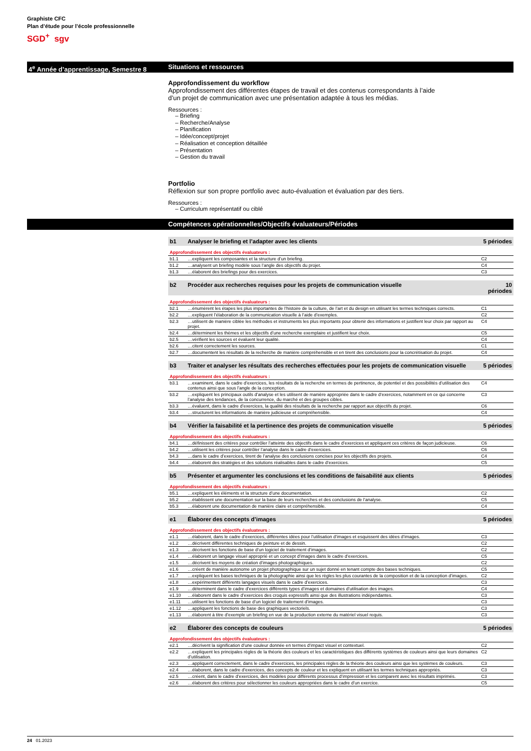Graphiste CFC
Plan d’étude pour l’école professionnelle
SGD<sup>+</sup> sgv
4<sup>e</sup> Année d’apprentissage, Semestre 8 Situations et ressources
Approfondissement du workflow
Approfondissement des différentes étapes de travail et des contenus correspondants à l’aide
d’un projet de communication avec une présentation adaptée à tous les médias.
Ressources :
– Briefing
– Recherche/Analyse
– Planification
– Idée/concept/projet
– Réalisation et conception détaillée
– Présentation
– Gestion du travail
Portfolio
Réflexion sur son propre portfolio avec auto-évaluation et évaluation par des tiers.
Ressources :
– Curriculum représentatif ou ciblé
Compétences opérationnelles/Objectifs évaluateurs/Périodes
| b1 | Analyser le briefing et l’adapter avec les clients | 5 périodes |
| Approfondissement des objectifs évaluateurs : | | |
| b1.1 | …expliquent les composantes et la structure d’un briefing. | C2 |
| b1.2 | …analysent un briefing modèle sous l’angle des objectifs du projet. | C4 |
| b1.3 | …élaborent des briefings pour des exercices. | C3 |
| b2 | Procéder aux recherches requises pour les projets de communication visuelle | 10 périodes |
| Approfondissement des objectifs évaluateurs : | | |
| b2.1 | …énumèrent les étapes les plus importantes de l’histoire de la culture, de l’art et du design en utilisant les termes techniques corrects. | C1 |
| b2.2 | …expliquent l’élaboration de la communication visuelle à l’aide d’exemples. | C2 |
| b2.3 | …utilisent de manière ciblée les méthodes et instruments les plus importants pour obtenir des informations et justifient leur choix par rapport au projet. | C4 |
| b2.4 | …déterminent les thèmes et les objectifs d’une recherche exemplaire et justifient leur choix. | C5 |
| b2.5 | …vérifient les sources et évaluent leur qualité. | C4 |
| b2.6 | …citent correctement les sources. | C1 |
| b2.7 | …documentent les résultats de la recherche de manière compréhensible et en tirent des conclusions pour la concrétisation du projet. | C4 |
| b3 | Traiter et analyser les résultats des recherches effectuées pour les projets de communication visuelle | 5 périodes |
| Approfondissement des objectifs évaluateurs : | | |
| b3.1 | …examinent, dans le cadre d’exercices, les résultats de la recherche en termes de pertinence, de potentiel et des possibilités d’utilisation des contenus ainsi que sous l’angle de la conception. | C4 |
| b3.2 | …expliquent les principaux outils d’analyse et les utilisent de manière appropriée dans le cadre d’exercices, notamment en ce qui concerne l’analyse des tendances, de la concurrence, du marché et des groupes cibles. | C3 |
| b3.3 | …évaluent, dans le cadre d’exercices, la qualité des résultats de la recherche par rapport aux objectifs du projet. | C6 |
| b3.4 | …structurent les informations de manière judicieuse et compréhensible. | C4 |
| b4 | Vérifier la faisabilité et la pertinence des projets de communication visuelle | 5 périodes |
| Approfondissement des objectifs évaluateurs : | | |
| b4.1 | …définissent des critères pour contrôler l’atteinte des objectifs dans le cadre d’exercices et appliquent ces critères de façon judicieuse. | C6 |
| b4.2 | …utilisent les critères pour contrôler l’analyse dans le cadre d’exercices. | C6 |
| b4.3 | …dans le cadre d’exercices, tirent de l’analyse des conclusions concises pour les objectifs des projets. | C4 |
| b4.4 | …élaborent des stratégies et des solutions réalisables dans le cadre d’exercices. | C5 |
| b5 | Présenter et argumenter les conclusions et les conditions de faisabilité aux clients | 5 périodes |
| Approfondissement des objectifs évaluateurs : | | |
| b5.1 | …expliquent les éléments et la structure d’une documentation. | C2 |
| b5.2 | …établissent une documentation sur la base de leurs recherches et des conclusions de l’analyse. | C5 |
| b5.3 | …élaborent une documentation de manière claire et compréhensible. | C4 |
| e1 | Élaborer des concepts d’images | 5 périodes |
| Approfondissement des objectifs évaluateurs : | | |
| e1.1 | …élaborent, dans le cadre d’exercices, différentes idées pour l’utilisation d’images et esquissent des idées d’images. | C3 |
| e1.2 | …décrivent différentes techniques de peinture et de dessin. | C2 |
| e1.3 | …décrivent les fonctions de base d’un logiciel de traitement d’images. | C2 |
| e1.4 | …élaborent un langage visuel approprié et un concept d’images dans le cadre d’exercices. | C5 |
| e1.5 | …décrivent les moyens de création d’images photographiques. | C2 |
| e1.6 | …créent de manière autonome un projet photographique sur un sujet donné en tenant compte des bases techniques. | C5 |
| e1.7 | …expliquent les bases techniques de la photographie ainsi que les règles les plus courantes de la composition et de la conception d’images. | C2 |
| e1.8 | …expérimentent différents langages visuels dans le cadre d’exercices. | C3 |
| e1.9 | …déterminent dans le cadre d’exercices différents types d’images et domaines d’utilisation des images. | C4 |
| e1.10 | …élaborent dans le cadre d’exercices des croquis expressifs ainsi que des illustrations indépendantes. | C3 |
| e1.11 | …utilisent les fonctions de base d’un logiciel de traitement d’images. | C3 |
| e1.12 | …appliquent les fonctions de base des graphiques vectoriels. | C3 |
| e1.13 | …élaborent à titre d’exemple un briefing en vue de la production externe du matériel visuel requis. | C3 |
| e2 | Élaborer des concepts de couleurs | 5 périodes |
| Approfondissement des objectifs évaluateurs : | | |
| e2.1 | …décrivent la signification d’une couleur donnée en termes d’impact visuel et contextuel. | C2 |
| e2.2 | …expliquent les principales règles de la théorie des couleurs et les caractéristiques des différents systèmes de couleurs ainsi que leurs domaines d’utilisation. | C2 |
| e2.3 | …appliquent correctement, dans le cadre d’exercices, les principales règles de la théorie des couleurs ainsi que les systèmes de couleurs. | C3 |
| e2.4 | …élaborent, dans le cadre d’exercices, des concepts de couleur et les expliquent en utilisant les termes techniques appropriés. | C3 |
| e2.5 | …créent, dans le cadre d’exercices, des modèles pour différents processus d’impression et les comparent avec les résultats imprimés. | C3 |
| e2.6 | …élaborent des critères pour sélectionner les couleurs appropriées dans le cadre d’un exercice. | C5 |
24 01.2023